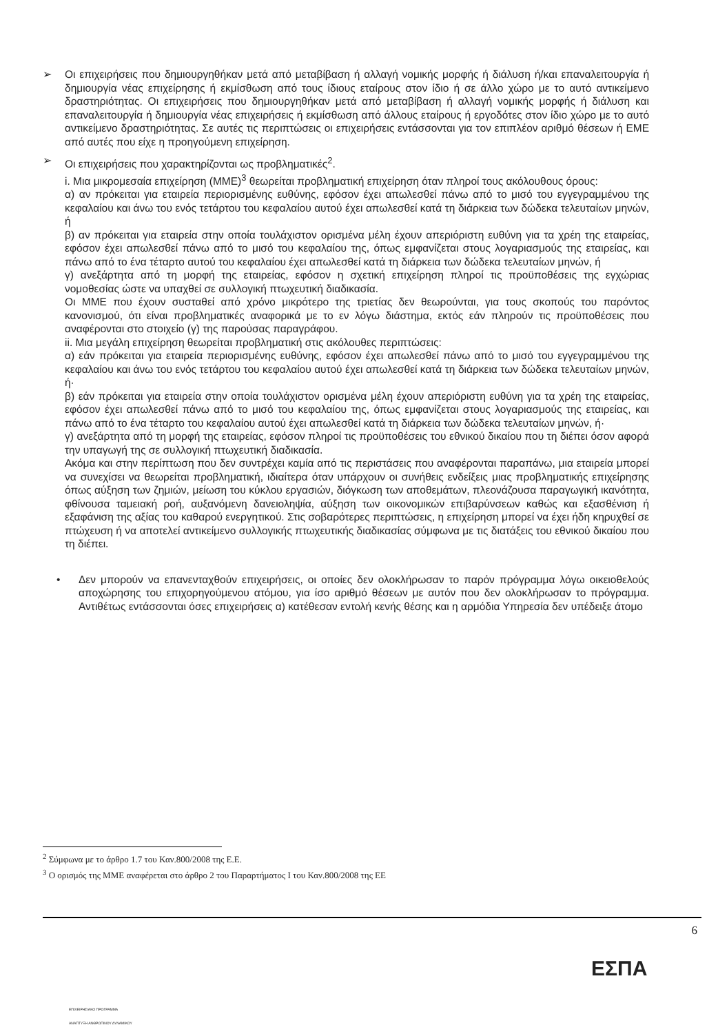➢ Οι επιχειρήσεις που δημιουργηθήκαν μετά από μεταβίβαση ή αλλαγή νομικής μορφής ή διάλυση ή/και επαναλειτουργία ή δημιουργία νέας επιχείρησης ή εκμίσθωση από τους ίδιους εταίρους στον ίδιο ή σε άλλο χώρο με το αυτό αντικείμενο δραστηριότητας. Οι επιχειρήσεις που δημιουργηθήκαν μετά από μεταβίβαση ή αλλαγή νομικής μορφής ή διάλυση και επαναλειτουργία ή δημιουργία νέας επιχειρήσεις ή εκμίσθωση από άλλους εταίρους ή εργοδότες στον ίδιο χώρο με το αυτό αντικείμενο δραστηριότητας. Σε αυτές τις περιπτώσεις οι επιχειρήσεις εντάσσονται για τον επιπλέον αριθμό θέσεων ή ΕΜΕ από αυτές που είχε η προηγούμενη επιχείρηση.
➢ Οι επιχειρήσεις που χαρακτηρίζονται ως προβληματικές<sup>2</sup>.
i. Μια μικρομεσαία επιχείρηση (ΜΜΕ)<sup>3</sup> θεωρείται προβληματική επιχείρηση όταν πληροί τους ακόλουθους όρους:
α) αν πρόκειται για εταιρεία περιορισμένης ευθύνης, εφόσον έχει απωλεσθεί πάνω από το μισό του εγγεγραμμένου της κεφαλαίου και άνω του ενός τετάρτου του κεφαλαίου αυτού έχει απωλεσθεί κατά τη διάρκεια των δώδεκα τελευταίων μηνών, ή
β) αν πρόκειται για εταιρεία στην οποία τουλάχιστον ορισμένα μέλη έχουν απεριόριστη ευθύνη για τα χρέη της εταιρείας, εφόσον έχει απωλεσθεί πάνω από το μισό του κεφαλαίου της, όπως εμφανίζεται στους λογαριασμούς της εταιρείας, και πάνω από το ένα τέταρτο αυτού του κεφαλαίου έχει απωλεσθεί κατά τη διάρκεια των δώδεκα τελευταίων μηνών, ή
γ) ανεξάρτητα από τη μορφή της εταιρείας, εφόσον η σχετική επιχείρηση πληροί τις προϋποθέσεις της εγχώριας νομοθεσίας ώστε να υπαχθεί σε συλλογική πτωχευτική διαδικασία.
Οι ΜΜΕ που έχουν συσταθεί από χρόνο μικρότερο της τριετίας δεν θεωρούνται, για τους σκοπούς του παρόντος κανονισμού, ότι είναι προβληματικές αναφορικά με το εν λόγω διάστημα, εκτός εάν πληρούν τις προϋποθέσεις που αναφέρονται στο στοιχείο (γ) της παρούσας παραγράφου.
ii. Μια μεγάλη επιχείρηση θεωρείται προβληματική στις ακόλουθες περιπτώσεις:
α) εάν πρόκειται για εταιρεία περιορισμένης ευθύνης, εφόσον έχει απωλεσθεί πάνω από το μισό του εγγεγραμμένου της κεφαλαίου και άνω του ενός τετάρτου του κεφαλαίου αυτού έχει απωλεσθεί κατά τη διάρκεια των δώδεκα τελευταίων μηνών, ή·
β) εάν πρόκειται για εταιρεία στην οποία τουλάχιστον ορισμένα μέλη έχουν απεριόριστη ευθύνη για τα χρέη της εταιρείας, εφόσον έχει απωλεσθεί πάνω από το μισό του κεφαλαίου της, όπως εμφανίζεται στους λογαριασμούς της εταιρείας, και πάνω από το ένα τέταρτο του κεφαλαίου αυτού έχει απωλεσθεί κατά τη διάρκεια των δώδεκα τελευταίων μηνών, ή·
γ) ανεξάρτητα από τη μορφή της εταιρείας, εφόσον πληροί τις προϋποθέσεις του εθνικού δικαίου που τη διέπει όσον αφορά την υπαγωγή της σε συλλογική πτωχευτική διαδικασία.
Ακόμα και στην περίπτωση που δεν συντρέχει καμία από τις περιστάσεις που αναφέρονται παραπάνω, μια εταιρεία μπορεί να συνεχίσει να θεωρείται προβληματική, ιδιαίτερα όταν υπάρχουν οι συνήθεις ενδείξεις μιας προβληματικής επιχείρησης όπως αύξηση των ζημιών, μείωση του κύκλου εργασιών, διόγκωση των αποθεμάτων, πλεονάζουσα παραγωγική ικανότητα, φθίνουσα ταμειακή ροή, αυξανόμενη δανειοληψία, αύξηση των οικονομικών επιβαρύνσεων καθώς και εξασθένιση ή εξαφάνιση της αξίας του καθαρού ενεργητικού. Στις σοβαρότερες περιπτώσεις, η επιχείρηση μπορεί να έχει ήδη κηρυχθεί σε πτώχευση ή να αποτελεί αντικείμενο συλλογικής πτωχευτικής διαδικασίας σύμφωνα με τις διατάξεις του εθνικού δικαίου που τη διέπει.
• Δεν μπορούν να επανενταχθούν επιχειρήσεις, οι οποίες δεν ολοκλήρωσαν το παρόν πρόγραμμα λόγω οικειοθελούς αποχώρησης του επιχορηγούμενου ατόμου, για ίσο αριθμό θέσεων με αυτόν που δεν ολοκλήρωσαν το πρόγραμμα. Αντιθέτως εντάσσονται όσες επιχειρήσεις α) κατέθεσαν εντολή κενής θέσης και η αρμόδια Υπηρεσία δεν υπέδειξε άτομο
<sup>2</sup> Σύμφωνα με το άρθρο 1.7 του Καν.800/2008 της Ε.Ε.
<sup>3</sup> Ο ορισμός της ΜΜΕ αναφέρεται στο άρθρο 2 του Παραρτήματος Ι του Καν.800/2008 της ΕΕ
6
ΕΠΙΧΕΙΡΗΣΙΑΚΟ ΠΡΟΓΡΑΜΜΑ
ΑΝΑΠΤΥΞΗ ΑΝΘΡΩΠΙΝΟΥ ΔΥΝΑΜΙΚΟΥ
ΕΣΠΑ